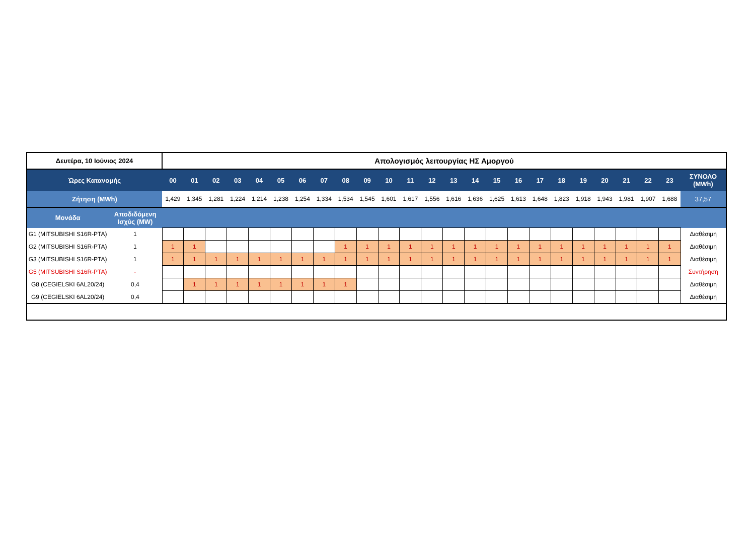| Δευτέρα, 10 Ιούνιος 2024 | | Απολογισμός λειτουργίας ΗΣ Αμοργού | | | | | | | | | | | | | | | | | | | | | | | | |
| Ώρες Κατανομής | | 00 | 01 | 02 | 03 | 04 | 05 | 06 | 07 | 08 | 09 | 10 | 11 | 12 | 13 | 14 | 15 | 16 | 17 | 18 | 19 | 20 | 21 | 22 | 23 | ΣΥΝΟΛΟ (MWh) |
| Ζήτηση (MWh) | | 1,429 | 1,345 | 1,281 | 1,224 | 1,214 | 1,238 | 1,254 | 1,334 | 1,534 | 1,545 | 1,601 | 1,617 | 1,556 | 1,616 | 1,636 | 1,625 | 1,613 | 1,648 | 1,823 | 1,918 | 1,943 | 1,981 | 1,907 | 1,688 | 37,57 |
| Μονάδα | Αποδιδόμενη Ισχύς (MW) | | | | | | | | | | | | | | | | | | | | | | | | | |
| G1 (MITSUBISHI S16R-PTA) | 1 | | | | | | | | | | | | | | | | | | | | | | | | | Διαθέσιμη |
| G2 (MITSUBISHI S16R-PTA) | 1 | 1 | 1 | | | | | | | 1 | 1 | 1 | 1 | 1 | 1 | 1 | 1 | 1 | 1 | 1 | 1 | 1 | 1 | 1 | 1 | Διαθέσιμη |
| G3 (MITSUBISHI S16R-PTA) | 1 | 1 | 1 | 1 | 1 | 1 | 1 | 1 | 1 | 1 | 1 | 1 | 1 | 1 | 1 | 1 | 1 | 1 | 1 | 1 | 1 | 1 | 1 | 1 | 1 | Διαθέσιμη |
| G5 (MITSUBISHI S16R-PTA) | - | | | | | | | | | | | | | | | | | | | | | | | | | Συντήρηση |
| G8 (CEGIELSKI 6AL20/24) | 0,4 | | 1 | 1 | 1 | 1 | 1 | 1 | 1 | 1 | | | | | | | | | | | | | | | | Διαθέσιμη |
| G9 (CEGIELSKI 6AL20/24) | 0,4 | | | | | | | | | | | | | | | | | | | | | | | | | Διαθέσιμη |